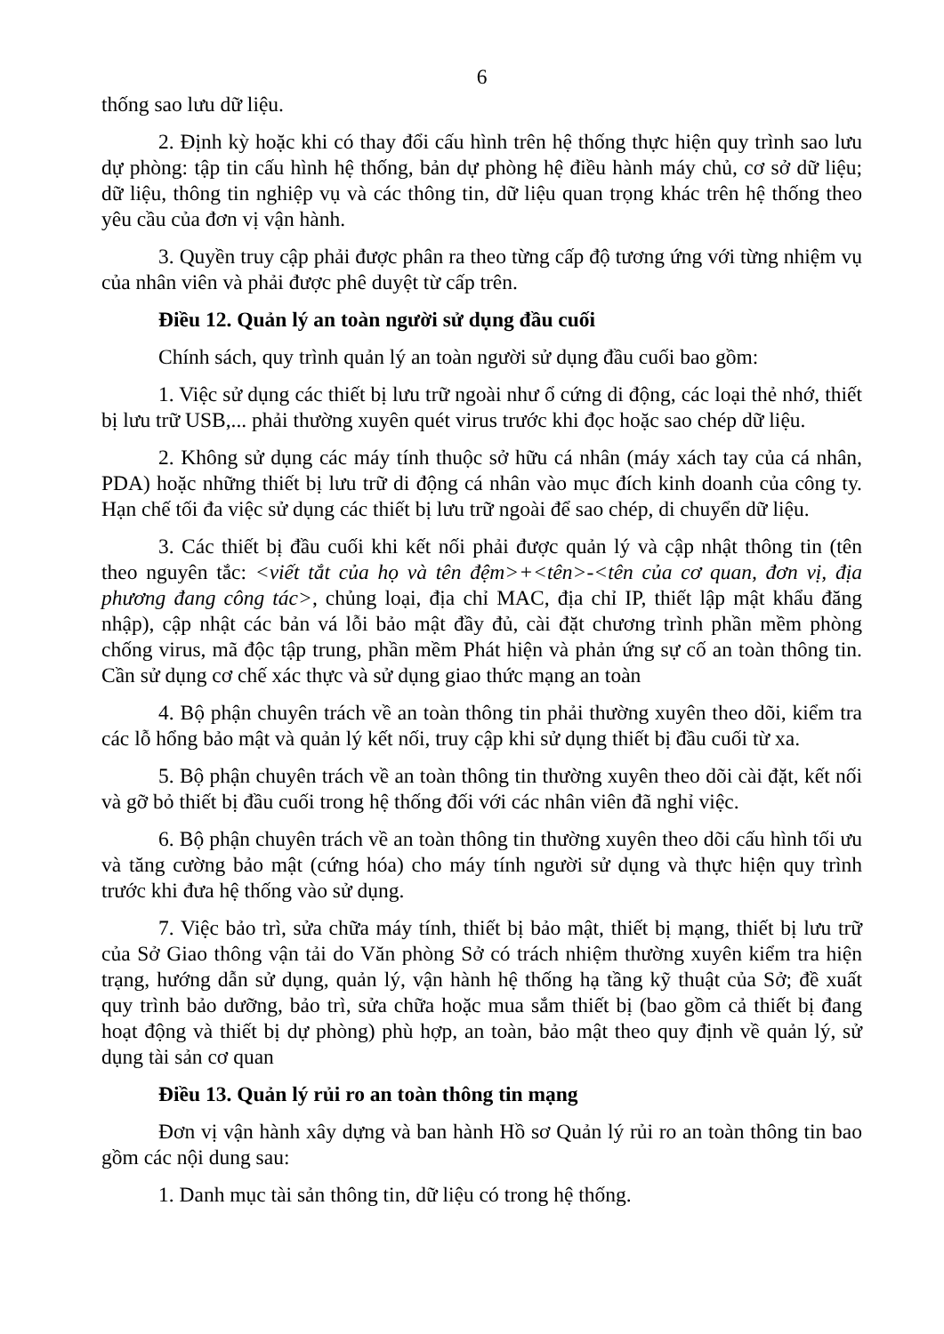6
thống sao lưu dữ liệu.
2. Định kỳ hoặc khi có thay đổi cấu hình trên hệ thống thực hiện quy trình sao lưu dự phòng: tập tin cấu hình hệ thống, bản dự phòng hệ điều hành máy chủ, cơ sở dữ liệu; dữ liệu, thông tin nghiệp vụ và các thông tin, dữ liệu quan trọng khác trên hệ thống theo yêu cầu của đơn vị vận hành.
3. Quyền truy cập phải được phân ra theo từng cấp độ tương ứng với từng nhiệm vụ của nhân viên và phải được phê duyệt từ cấp trên.
Điều 12. Quản lý an toàn người sử dụng đầu cuối
Chính sách, quy trình quản lý an toàn người sử dụng đầu cuối bao gồm:
1. Việc sử dụng các thiết bị lưu trữ ngoài như ổ cứng di động, các loại thẻ nhớ, thiết bị lưu trữ USB,... phải thường xuyên quét virus trước khi đọc hoặc sao chép dữ liệu.
2. Không sử dụng các máy tính thuộc sở hữu cá nhân (máy xách tay của cá nhân, PDA) hoặc những thiết bị lưu trữ di động cá nhân vào mục đích kinh doanh của công ty. Hạn chế tối đa việc sử dụng các thiết bị lưu trữ ngoài để sao chép, di chuyển dữ liệu.
3. Các thiết bị đầu cuối khi kết nối phải được quản lý và cập nhật thông tin (tên theo nguyên tắc: <viết tắt của họ và tên đệm>+<tên>-<tên của cơ quan, đơn vị, địa phương đang công tác>, chủng loại, địa chỉ MAC, địa chỉ IP, thiết lập mật khẩu đăng nhập), cập nhật các bản vá lỗi bảo mật đầy đủ, cài đặt chương trình phần mềm phòng chống virus, mã độc tập trung, phần mềm Phát hiện và phản ứng sự cố an toàn thông tin. Cần sử dụng cơ chế xác thực và sử dụng giao thức mạng an toàn
4. Bộ phận chuyên trách về an toàn thông tin phải thường xuyên theo dõi, kiểm tra các lỗ hổng bảo mật và quản lý kết nối, truy cập khi sử dụng thiết bị đầu cuối từ xa.
5. Bộ phận chuyên trách về an toàn thông tin thường xuyên theo dõi cài đặt, kết nối và gỡ bỏ thiết bị đầu cuối trong hệ thống đối với các nhân viên đã nghỉ việc.
6. Bộ phận chuyên trách về an toàn thông tin thường xuyên theo dõi cấu hình tối ưu và tăng cường bảo mật (cứng hóa) cho máy tính người sử dụng và thực hiện quy trình trước khi đưa hệ thống vào sử dụng.
7. Việc bảo trì, sửa chữa máy tính, thiết bị bảo mật, thiết bị mạng, thiết bị lưu trữ của Sở Giao thông vận tải do Văn phòng Sở có trách nhiệm thường xuyên kiểm tra hiện trạng, hướng dẫn sử dụng, quản lý, vận hành hệ thống hạ tầng kỹ thuật của Sở; đề xuất quy trình bảo dưỡng, bảo trì, sửa chữa hoặc mua sắm thiết bị (bao gồm cả thiết bị đang hoạt động và thiết bị dự phòng) phù hợp, an toàn, bảo mật theo quy định về quản lý, sử dụng tài sản cơ quan
Điều 13. Quản lý rủi ro an toàn thông tin mạng
Đơn vị vận hành xây dựng và ban hành Hồ sơ Quản lý rủi ro an toàn thông tin bao gồm các nội dung sau:
1. Danh mục tài sản thông tin, dữ liệu có trong hệ thống.